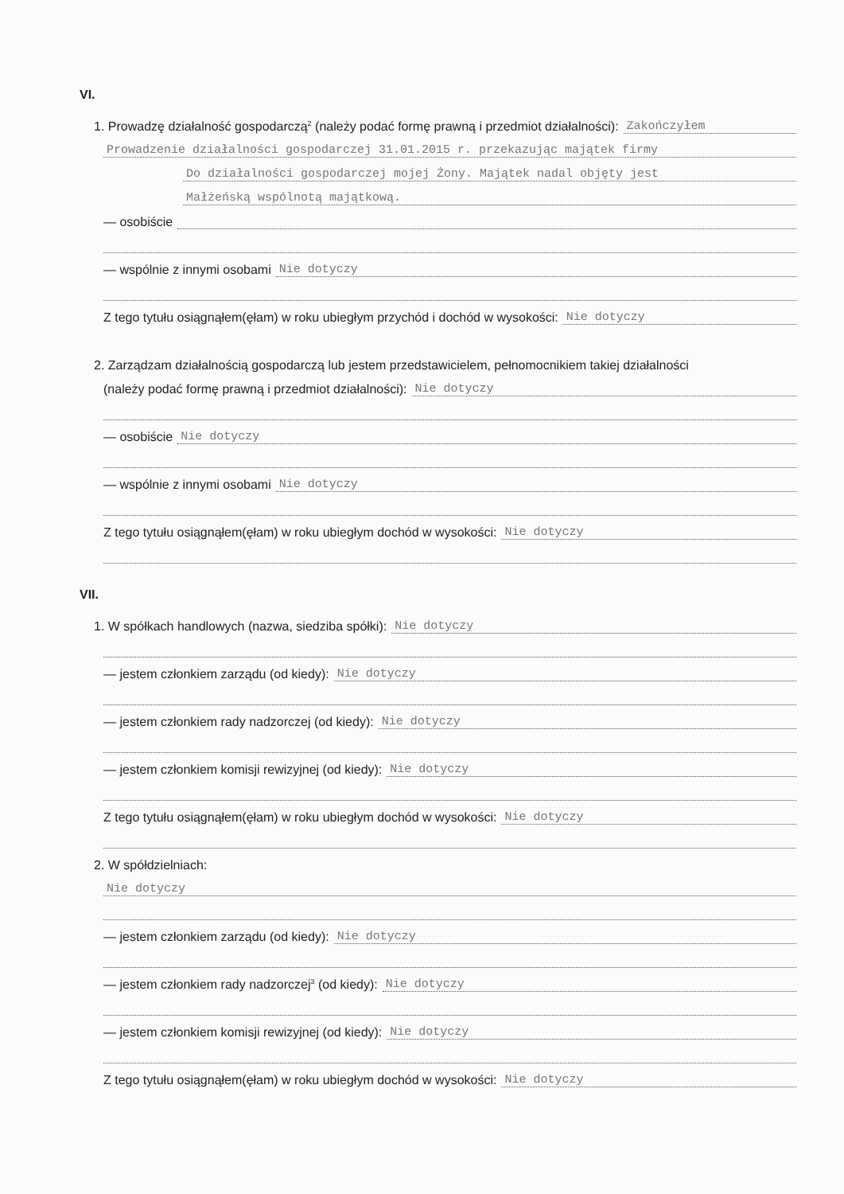VI.
1. Prowadzę działalność gospodarczą<sup>2</sup> (należy podać formę prawną i przedmiot działalności): Zakończyłem
Prowadzenie działalności gospodarczej 31.01.2015 r. przekazując majątek firmy
Do działalności gospodarczej mojej Żony. Majątek nadal objęty jest
Małżeńską wspólnotą majątkową.
— osobiście
— wspólnie z innymi osobami Nie dotyczy
Z tego tytułu osiągnąłem(ęłam) w roku ubiegłym przychód i dochód w wysokości: Nie dotyczy
2. Zarządzam działalnością gospodarczą lub jestem przedstawicielem, pełnomocnikiem takiej działalności
(należy podać formę prawną i przedmiot działalności): Nie dotyczy
— osobiście Nie dotyczy
— wspólnie z innymi osobami Nie dotyczy
Z tego tytułu osiągnąłem(ęłam) w roku ubiegłym dochód w wysokości: Nie dotyczy
VII.
1. W spółkach handlowych (nazwa, siedziba spółki): Nie dotyczy
— jestem członkiem zarządu (od kiedy): Nie dotyczy
— jestem członkiem rady nadzorczej (od kiedy): Nie dotyczy
— jestem członkiem komisji rewizyjnej (od kiedy): Nie dotyczy
Z tego tytułu osiągnąłem(ęłam) w roku ubiegłym dochód w wysokości: Nie dotyczy
2. W spółdzielniach:
Nie dotyczy
— jestem członkiem zarządu (od kiedy): Nie dotyczy
— jestem członkiem rady nadzorczej<sup>3</sup> (od kiedy): Nie dotyczy
— jestem członkiem komisji rewizyjnej (od kiedy): Nie dotyczy
Z tego tytułu osiągnąłem(ęłam) w roku ubiegłym dochód w wysokości: Nie dotyczy